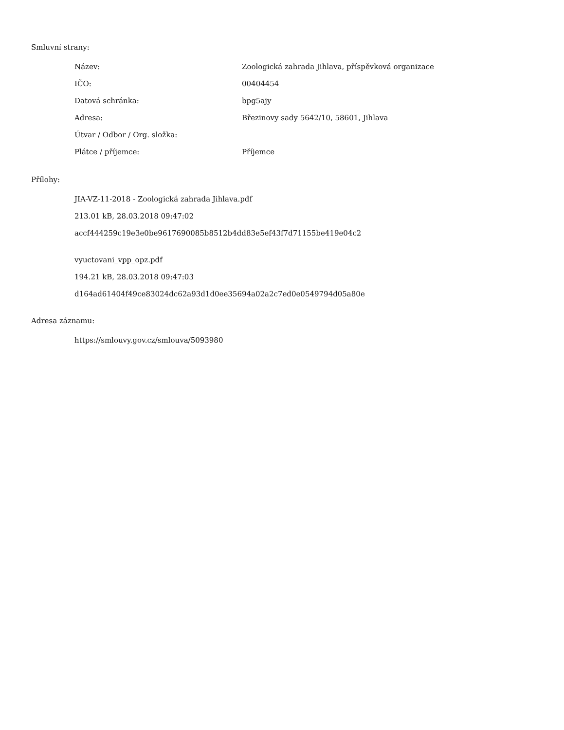Smluvní strany:
| Název: | Zoologická zahrada Jihlava, příspěvková organizace |
| IČO: | 00404454 |
| Datová schránka: | bpg5ajy |
| Adresa: | Březinovy sady 5642/10, 58601, Jihlava |
| Útvar / Odbor / Org. složka: | |
| Plátce / příjemce: | Příjemce |
Přílohy:
JIA-VZ-11-2018 - Zoologická zahrada Jihlava.pdf
213.01 kB, 28.03.2018 09:47:02
accf444259c19e3e0be9617690085b8512b4dd83e5ef43f7d71155be419e04c2
vyuctovani_vpp_opz.pdf
194.21 kB, 28.03.2018 09:47:03
d164ad61404f49ce83024dc62a93d1d0ee35694a02a2c7ed0e0549794d05a80e
Adresa záznamu:
https://smlouvy.gov.cz/smlouva/5093980